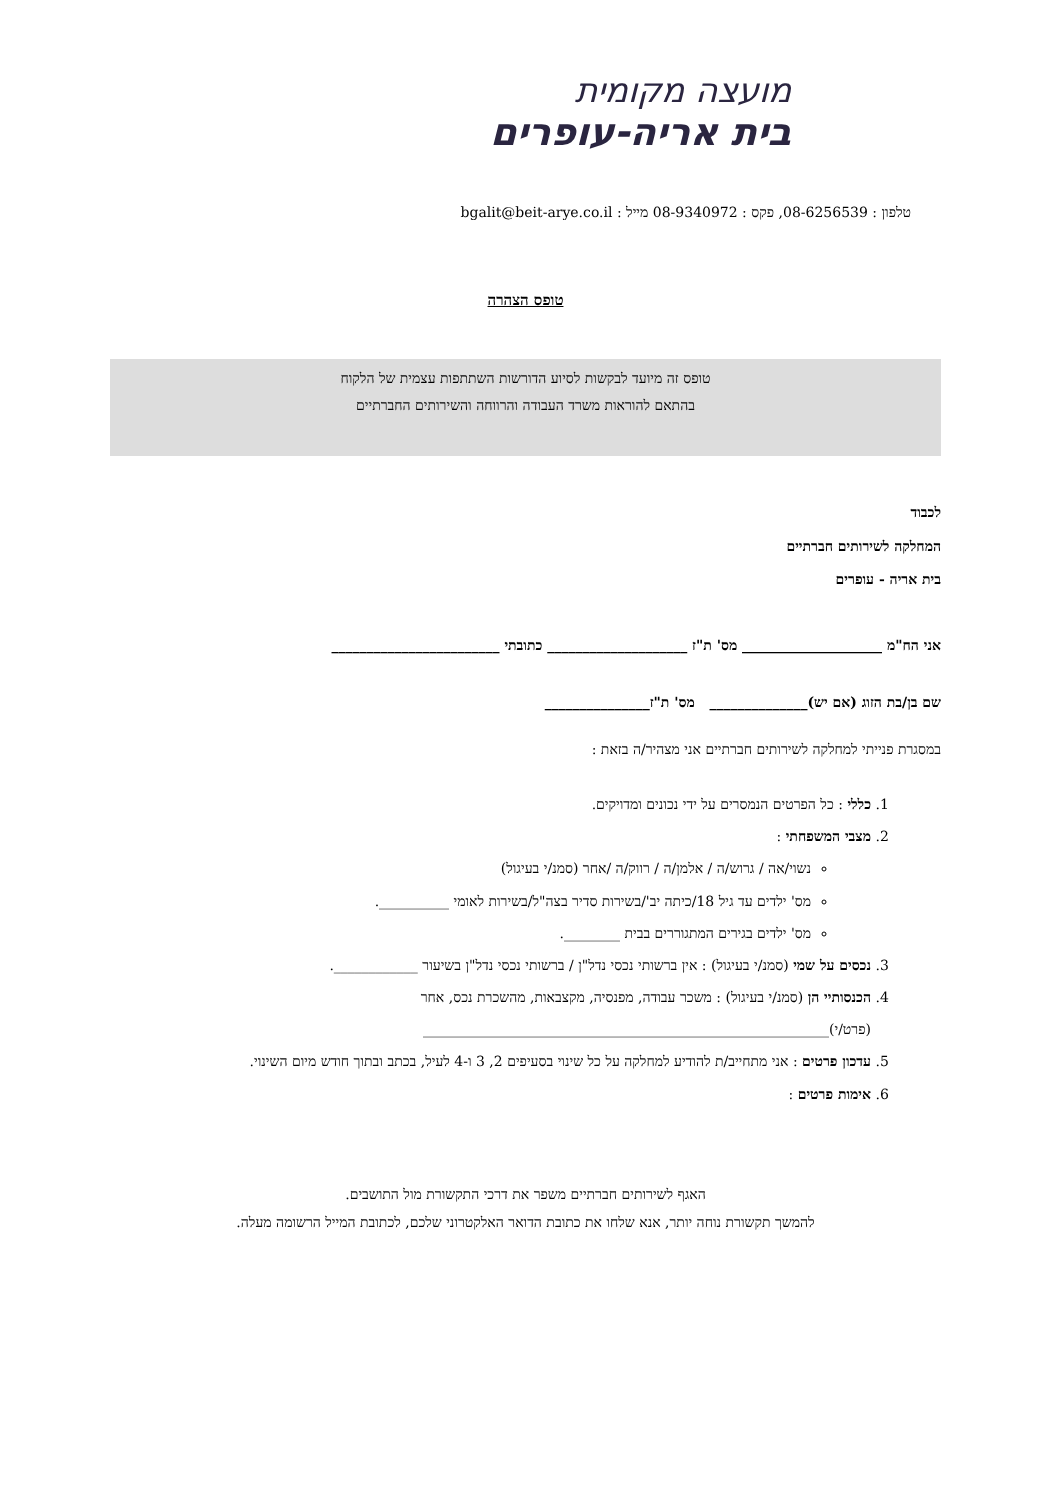מועצה מקומית
בית אריה-עופרים
טלפון : 08-6256539, פקס : 08-9340972 מייל : bgalit@beit-arye.co.il
טופס הצהרה
טופס זה מיועד לבקשות לסיוע הדורשות השתתפות עצמית של הלקוח
בהתאם להוראות משרד העבודה והרווחה והשירותים החברתיים
לכבוד
המחלקה לשירותים חברתיים
בית אריה - עופרים
אני הח"מ ____________________ מס' ת"ז ____________________ כתובתי ________________________
שם בן/בת הזוג (אם יש)______________ מס' ת"ז_______________
במסגרת פנייתי למחלקה לשירותים חברתיים אני מצהיר/ה בזאת :
1. כללי : כל הפרטים הנמסרים על ידי נכונים ומדויקים.
2. מצבי המשפחתי :
נשוי/אה / גרוש/ה / אלמן/ה / רווק/ה /אחר (סמנ/י בעיגול)
מס' ילדים עד גיל 18/כיתה יב'/בשירות סדיר בצה"ל/בשירות לאומי __________.
מס' ילדים בגירים המתגוררים בבית ________.
3. נכסים על שמי (סמנ/י בעיגול) : אין ברשותי נכסי נדל"ן / ברשותי נכסי נדל"ן בשיעור ____________.
4. הכנסותיי הן (סמנ/י בעיגול) : משכר עבודה, מפנסיה, מקצבאות, מהשכרת נכס, אחר (פרט/י)__________________________________________________________
5. עדכון פרטים : אני מתחייב/ת להודיע למחלקה על כל שינוי בסעיפים 2, 3 ו-4 לעיל, בכתב ובתוך חודש מיום השינוי.
6. אימות פרטים :
האגף לשירותים חברתיים משפר את דרכי התקשורת מול התושבים.
להמשך תקשורת נוחה יותר, אנא שלחו את כתובת הדואר האלקטרוני שלכם, לכתובת המייל הרשומה מעלה.